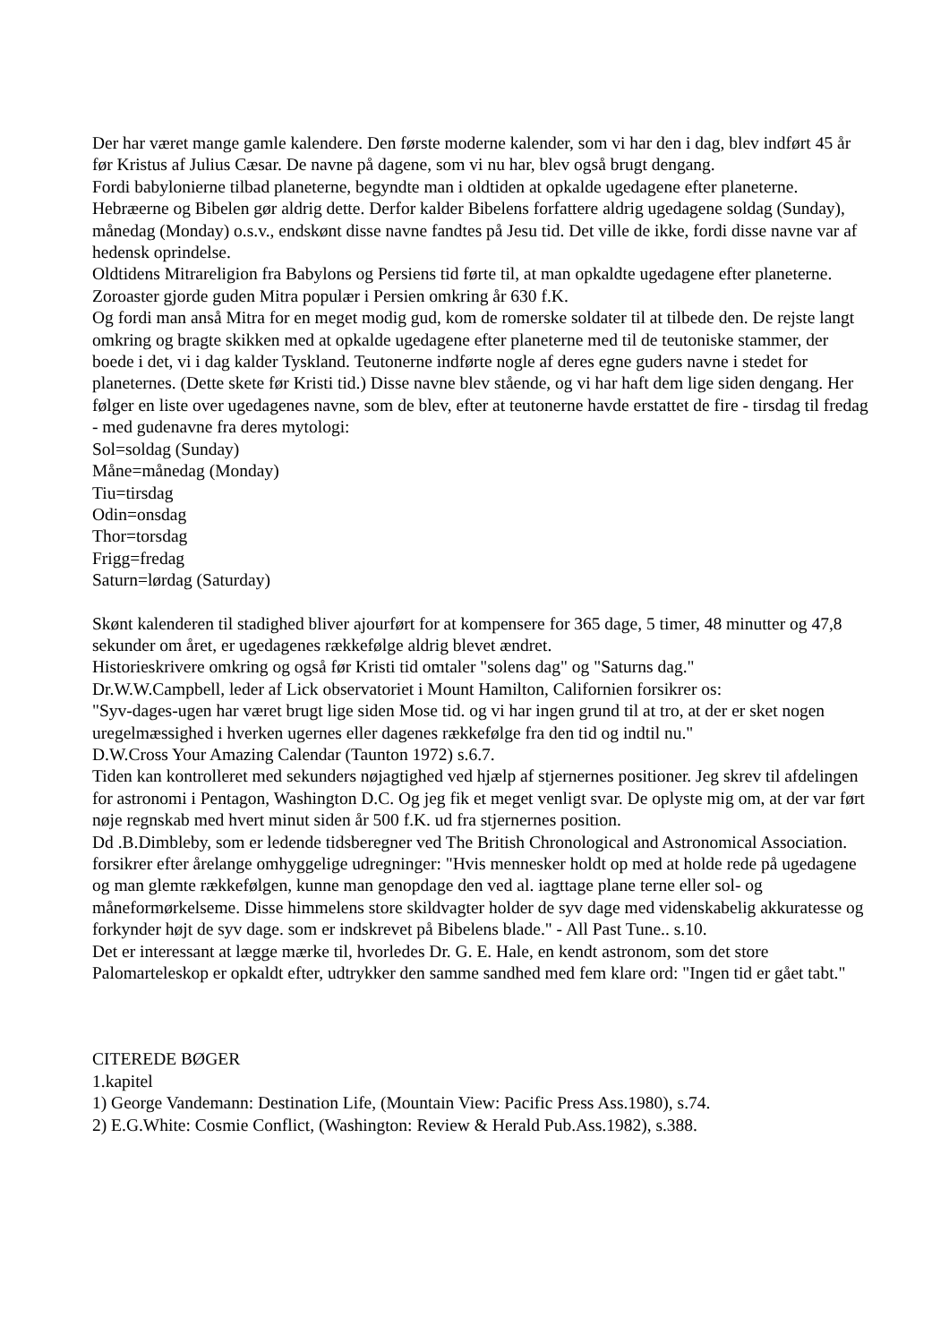Der har været mange gamle kalendere. Den første moderne kalender, som vi har den i dag, blev indført 45 år før Kristus af Julius Cæsar. De navne på dagene, som vi nu har, blev også brugt dengang.
Fordi babylonierne tilbad planeterne, begyndte man i oldtiden at opkalde ugedagene efter planeterne. Hebræerne og Bibelen gør aldrig dette. Derfor kalder Bibelens forfattere aldrig ugedagene soldag (Sunday), månedag (Monday) o.s.v., endskønt disse navne fandtes på Jesu tid. Det ville de ikke, fordi disse navne var af hedensk oprindelse.
Oldtidens Mitrareligion fra Babylons og Persiens tid førte til, at man opkaldte ugedagene efter planeterne. Zoroaster gjorde guden Mitra populær i Persien omkring år 630 f.K.
Og fordi man anså Mitra for en meget modig gud, kom de romerske soldater til at tilbede den. De rejste langt omkring og bragte skikken med at opkalde ugedagene efter planeterne med til de teutoniske stammer, der boede i det, vi i dag kalder Tyskland. Teutonerne indførte nogle af deres egne guders navne i stedet for planeternes. (Dette skete før Kristi tid.) Disse navne blev stående, og vi har haft dem lige siden dengang. Her følger en liste over ugedagenes navne, som de blev, efter at teutonerne havde erstattet de fire - tirsdag til fredag - med gudenavne fra deres mytologi:
Sol=soldag (Sunday)
Måne=månedag (Monday)
Tiu=tirsdag
Odin=onsdag
Thor=torsdag
Frigg=fredag
Saturn=lørdag (Saturday)
Skønt kalenderen til stadighed bliver ajourført for at kompensere for 365 dage, 5 timer, 48 minutter og 47,8 sekunder om året, er ugedagenes rækkefølge aldrig blevet ændret.
Historieskrivere omkring og også før Kristi tid omtaler "solens dag" og "Saturns dag."
Dr.W.W.Campbell, leder af Lick observatoriet i Mount Hamilton, Californien forsikrer os:
"Syv-dages-ugen har været brugt lige siden Mose tid. og vi har ingen grund til at tro, at der er sket nogen uregelmæssighed i hverken ugernes eller dagenes rækkefølge fra den tid og indtil nu."
D.W.Cross Your Amazing Calendar (Taunton 1972) s.6.7.
Tiden kan kontrolleret med sekunders nøjagtighed ved hjælp af stjernernes positioner. Jeg skrev til afdelingen for astronomi i Pentagon, Washington D.C. Og jeg fik et meget venligt svar. De oplyste mig om, at der var ført nøje regnskab med hvert minut siden år 500 f.K. ud fra stjernernes position.
Dd .B.Dimbleby, som er ledende tidsberegner ved The British Chronological and Astronomical Association. forsikrer efter årelange omhyggelige udregninger: "Hvis mennesker holdt op med at holde rede på ugedagene og man glemte rækkefølgen, kunne man genopdage den ved al. iagttage plane terne eller sol- og måneformørkelseme. Disse himmelens store skildvagter holder de syv dage med videnskabelig akkuratesse og forkynder højt de syv dage. som er indskrevet på Bibelens blade." - All Past Tune.. s.10.
Det er interessant at lægge mærke til, hvorledes Dr. G. E. Hale, en kendt astronom, som det store Palomarteleskop er opkaldt efter, udtrykker den samme sandhed med fem klare ord: "Ingen tid er gået tabt."
CITEREDE BØGER
1.kapitel
1) George Vandemann: Destination Life, (Mountain View: Pacific Press Ass.1980), s.74.
2) E.G.White: Cosmie Conflict, (Washington: Review & Herald Pub.Ass.1982), s.388.